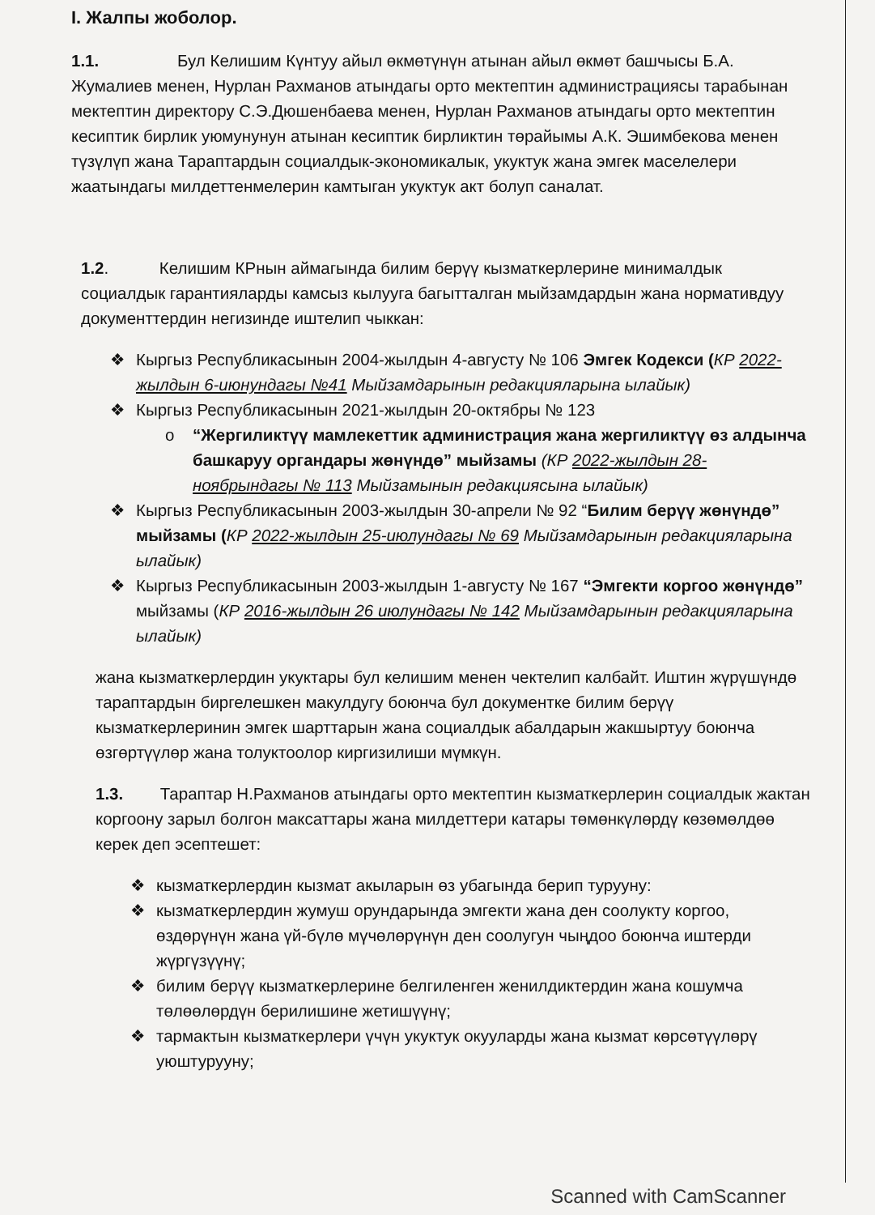I. Жалпы жоболор.
1.1. Бул Келишим Күнтуу айыл өкмөтүнүн атынан айыл өкмөт башчысы Б.А. Жумалиев менен, Нурлан Рахманов атындагы орто мектептин администрациясы тарабынан мектептин директору С.Э.Дюшенбаева менен, Нурлан Рахманов атындагы орто мектептин кесиптик бирлик уюмунунун атынан кесиптик бирликтин төрайымы А.К. Эшимбекова менен түзүлүп жана Тараптардын социалдык-экономикалык, укуктук жана эмгек маселелери жаатындагы милдеттенмелерин камтыган укуктук акт болуп саналат.
1.2. Келишим КРнын аймагында билим берүү кызматкерлерине минималдык социалдык гарантияларды камсыз кылууга багытталган мыйзамдардын жана нормативдуу документтердин негизинде иштелип чыккан:
❖ Кыргыз Республикасынын 2004-жылдын 4-августу № 106 Эмгек Кодекси (КР 2022-жылдын 6-июнундагы №41 Мыйзамдарынын редакцияларына ылайык)
❖ Кыргыз Республикасынын 2021-жылдын 20-октябры № 123
o “Жергиликтүү мамлекеттик администрация жана жергиликтүү өз алдынча башкаруу органдары жөнүндө” мыйзамы (КР 2022-жылдын 28-ноябрындагы № 113 Мыйзамынын редакциясына ылайык)
❖ Кыргыз Республикасынын 2003-жылдын 30-апрели № 92 “Билим берүү жөнүндө” мыйзамы (КР 2022-жылдын 25-июлундагы № 69 Мыйзамдарынын редакцияларына ылайык)
❖ Кыргыз Республикасынын 2003-жылдын 1-августу № 167 “Эмгекти коргоо жөнүндө” мыйзамы (КР 2016-жылдын 26 июлундагы № 142 Мыйзамдарынын редакцияларына ылайык)
жана кызматкерлердин укуктары бул келишим менен чектелип калбайт. Иштин жүрүшүндө тараптардын биргелешкен макулдугу боюнча бул документке билим берүү кызматкерлеринин эмгек шарттарын жана социалдык абалдарын жакшыртуу боюнча өзгөртүүлөр жана толуктоолор киргизилиши мүмкүн.
1.3. Тараптар Н.Рахманов атындагы орто мектептин кызматкерлерин социалдык жактан коргоону зарыл болгон максаттары жана милдеттери катары төмөнкүлөрдү көзөмөлдөө керек деп эсептешет:
❖ кызматкерлердин кызмат акыларын өз убагында берип турууну:
❖ кызматкерлердин жумуш орундарында эмгекти жана ден соолукту коргоо, өздөрүнүн жана үй-бүлө мүчөлөрүнүн ден соолугун чыңдоо боюнча иштерди жүргүзүүнү;
❖ билим берүү кызматкерлерине белгиленген женилдиктердин жана кошумча төлөөлөрдүн берилишине жетишүүнү;
❖ тармактын кызматкерлери үчүн укуктук окууларды жана кызмат көрсөтүүлөрү уюштурууну;
Scanned with CamScanner